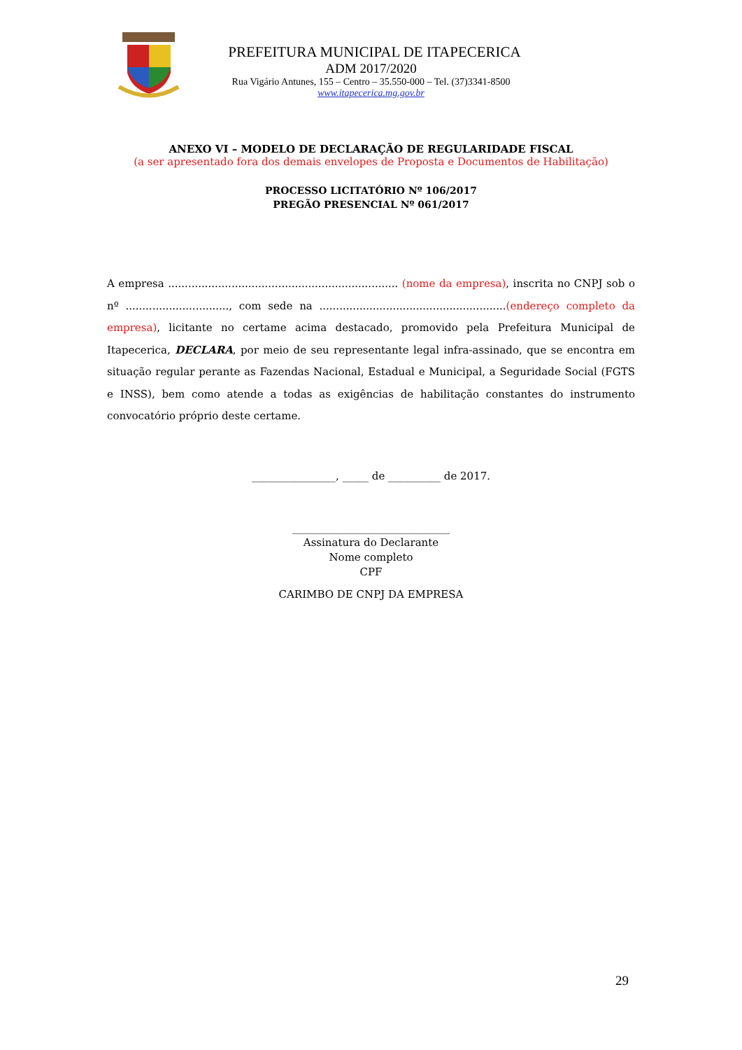PREFEITURA MUNICIPAL DE ITAPECERICA
ADM 2017/2020
Rua Vigário Antunes, 155 – Centro – 35.550-000 – Tel. (37)3341-8500
www.itapecerica.mg.gov.br
ANEXO VI – MODELO DE DECLARAÇÃO DE REGULARIDADE FISCAL
(a ser apresentado fora dos demais envelopes de Proposta e Documentos de Habilitação)
PROCESSO LICITATÓRIO Nº 106/2017
PREGÃO PRESENCIAL Nº 061/2017
A empresa ..................................................................... (nome da empresa), inscrita no CNPJ sob o nº ..............................., com sede na ........................................................(endereço completo da empresa), licitante no certame acima destacado, promovido pela Prefeitura Municipal de Itapecerica, DECLARA, por meio de seu representante legal infra-assinado, que se encontra em situação regular perante as Fazendas Nacional, Estadual e Municipal, a Seguridade Social (FGTS e INSS), bem como atende a todas as exigências de habilitação constantes do instrumento convocatório próprio deste certame.
________________, _____ de __________ de 2017.
______________________________
Assinatura do Declarante
Nome completo
CPF
CARIMBO DE CNPJ DA EMPRESA
29